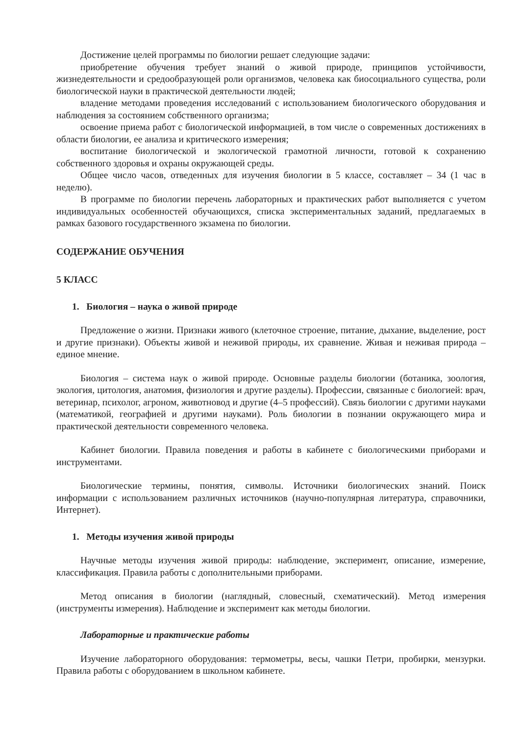Достижение целей программы по биологии решает следующие задачи:
приобретение обучения требует знаний о живой природе, принципов устойчивости, жизнедеятельности и средообразующей роли организмов, человека как биосоциального существа, роли биологической науки в практической деятельности людей;
владение методами проведения исследований с использованием биологического оборудования и наблюдения за состоянием собственного организма;
освоение приема работ с биологической информацией, в том числе о современных достижениях в области биологии, ее анализа и критического измерения;
воспитание биологической и экологической грамотной личности, готовой к сохранению собственного здоровья и охраны окружающей среды.
Общее число часов, отведенных для изучения биологии в 5 классе, составляет – 34 (1 час в неделю).
В программе по биологии перечень лабораторных и практических работ выполняется с учетом индивидуальных особенностей обучающихся, списка экспериментальных заданий, предлагаемых в рамках базового государственного экзамена по биологии.
СОДЕРЖАНИЕ ОБУЧЕНИЯ
5 КЛАСС
1. Биология – наука о живой природе
Предложение о жизни. Признаки живого (клеточное строение, питание, дыхание, выделение, рост и другие признаки). Объекты живой и неживой природы, их сравнение. Живая и неживая природа – единое мнение.
Биология – система наук о живой природе. Основные разделы биологии (ботаника, зоология, экология, цитология, анатомия, физиология и другие разделы). Профессии, связанные с биологией: врач, ветеринар, психолог, агроном, животновод и другие (4–5 профессий). Связь биологии с другими науками (математикой, географией и другими науками). Роль биологии в познании окружающего мира и практической деятельности современного человека.
Кабинет биологии. Правила поведения и работы в кабинете с биологическими приборами и инструментами.
Биологические термины, понятия, символы. Источники биологических знаний. Поиск информации с использованием различных источников (научно-популярная литература, справочники, Интернет).
1. Методы изучения живой природы
Научные методы изучения живой природы: наблюдение, эксперимент, описание, измерение, классификация. Правила работы с дополнительными приборами.
Метод описания в биологии (наглядный, словесный, схематический). Метод измерения (инструменты измерения). Наблюдение и эксперимент как методы биологии.
Лабораторные и практические работы
Изучение лабораторного оборудования: термометры, весы, чашки Петри, пробирки, мензурки. Правила работы с оборудованием в школьном кабинете.